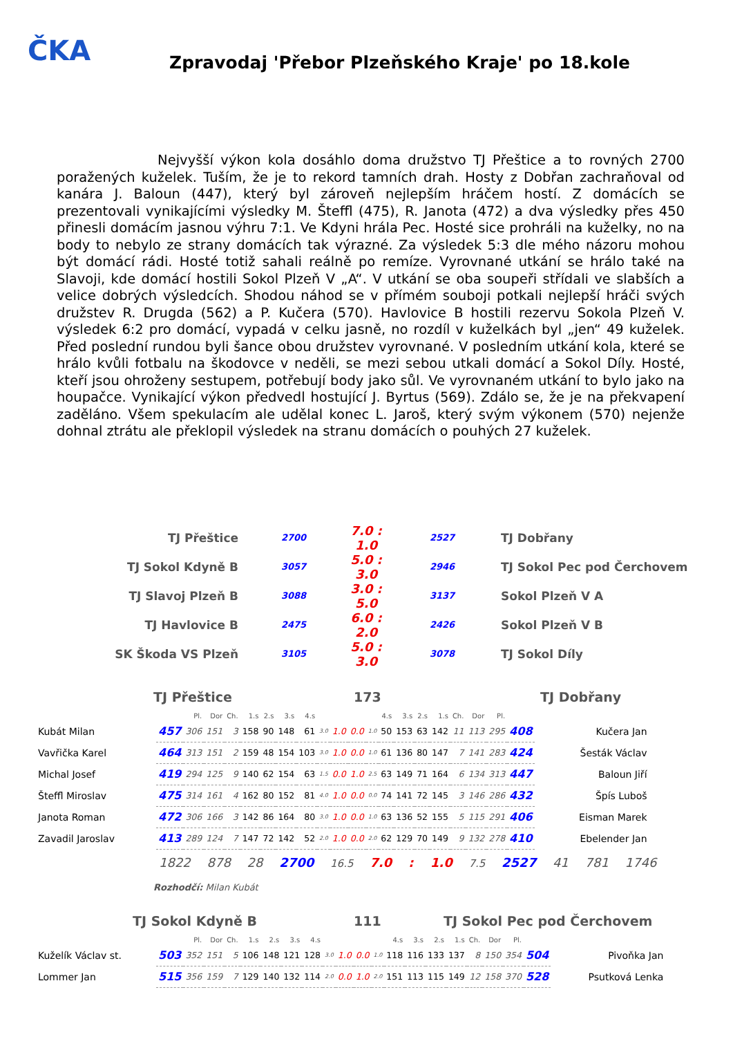ČKA
Zpravodaj 'Přebor Plzeňského Kraje' po 18.kole
Nejvyšší výkon kola dosáhlo doma družstvo TJ Přeštice a to rovných 2700 poražených kuželek. Tuším, že je to rekord tamních drah. Hosty z Dobřan zachraňoval od kanára J. Baloun (447), který byl zároveň nejlepším hráčem hostí. Z domácích se prezentovali vynikajícími výsledky M. Šteffl (475), R. Janota (472) a dva výsledky přes 450 přinesli domácím jasnou výhru 7:1. Ve Kdyni hrála Pec. Hosté sice prohráli na kuželky, no na body to nebylo ze strany domácích tak výrazné. Za výsledek 5:3 dle mého názoru mohou být domácí rádi. Hosté totiž sahali reálně po remíze. Vyrovnané utkání se hrálo také na Slavoji, kde domácí hostili Sokol Plzeň V „A“. V utkání se oba soupeři střídali ve slabších a velice dobrých výsledcích. Shodou náhod se v přímém souboji potkali nejlepší hráči svých družstev R. Drugda (562) a P. Kučera (570). Havlovice B hostili rezervu Sokola Plzeň V. výsledek 6:2 pro domácí, vypadá v celku jasně, no rozdíl v kuželkách byl „jen“ 49 kuželek. Před poslední rundou byli šance obou družstev vyrovnané. V posledním utkání kola, které se hrálo kvůli fotbalu na škodovce v neděli, se mezi sebou utkali domácí a Sokol Díly. Hosté, kteří jsou ohroženy sestupem, potřebují body jako sůl. Ve vyrovnaném utkání to bylo jako na houpačce. Vynikající výkon předvedl hostující J. Byrtus (569). Zdálo se, že je na překvapení zaděláno. Všem spekulacím ale udělal konec L. Jaroš, který svým výkonem (570) nejenže dohnal ztrátu ale překlopil výsledek na stranu domácích o pouhých 27 kuželek.
| TJ Přeštice | 2700 | 7.0 : 1.0 | 2527 | TJ Dobřany |
| TJ Sokol Kdyně B | 3057 | 5.0 : 3.0 | 2946 | TJ Sokol Pec pod Čerchovem |
| TJ Slavoj Plzeň B | 3088 | 3.0 : 5.0 | 3137 | Sokol Plzeň V A |
| TJ Havlovice B | 2475 | 6.0 : 2.0 | 2426 | Sokol Plzeň V B |
| SK Škoda VS Plzeň | 3105 | 5.0 : 3.0 | 3078 | TJ Sokol Díly |
TJ Přeštice 173 TJ Dobřany
| | | Pl. | Dor | Ch. | 1.s | 2.s | 3.s | 4.s | | | | | 4.s | 3.s | 2.s | 1.s | Ch. | Dor | Pl. | | |
| Kubát Milan | 457 | 306 | 151 | 3 | 158 | 90 | 148 | 61 | 3.0 | 1.0 | 0.0 | 1.0 | 50 | 153 | 63 | 142 | 11 | 113 | 295 | 408 | Kučera Jan |
| Vavřička Karel | 464 | 313 | 151 | 2 | 159 | 48 | 154 | 103 | 3.0 | 1.0 | 0.0 | 1.0 | 61 | 136 | 80 | 147 | 7 | 141 | 283 | 424 | Šesták Václav |
| Michal Josef | 419 | 294 | 125 | 9 | 140 | 62 | 154 | 63 | 1.5 | 0.0 | 1.0 | 2.5 | 63 | 149 | 71 | 164 | 6 | 134 | 313 | 447 | Baloun Jiří |
| Šteffl Miroslav | 475 | 314 | 161 | 4 | 162 | 80 | 152 | 81 | 4.0 | 1.0 | 0.0 | 0.0 | 74 | 141 | 72 | 145 | 3 | 146 | 286 | 432 | Špís Luboš |
| Janota Roman | 472 | 306 | 166 | 3 | 142 | 86 | 164 | 80 | 3.0 | 1.0 | 0.0 | 1.0 | 63 | 136 | 52 | 155 | 5 | 115 | 291 | 406 | Eisman Marek |
| Zavadil Jaroslav | 413 | 289 | 124 | 7 | 147 | 72 | 142 | 52 | 2.0 | 1.0 | 0.0 | 2.0 | 62 | 129 | 70 | 149 | 9 | 132 | 278 | 410 | Ebelender Jan |
1822 878 28 2700 16.5 7.0 : 1.0 7.5 2527 41 781 1746
Rozhodčí: Milan Kubát
TJ Sokol Kdyně B 111 TJ Sokol Pec pod Čerchovem
| | | Pl. | Dor | Ch. | 1.s | 2.s | 3.s | 4.s | | | | | 4.s | 3.s | 2.s | 1.s | Ch. | Dor | Pl. | | |
| Kuželík Václav st. | 503 | 352 | 151 | 5 | 106 | 148 | 121 | 128 | 3.0 | 1.0 | 0.0 | 1.0 | 118 | 116 | 133 | 137 | 8 | 150 | 354 | 504 | Pivoňka Jan |
| Lommer Jan | 515 | 356 | 159 | 7 | 129 | 140 | 132 | 114 | 2.0 | 0.0 | 1.0 | 2.0 | 151 | 113 | 115 | 149 | 12 | 158 | 370 | 528 | Psutková Lenka |